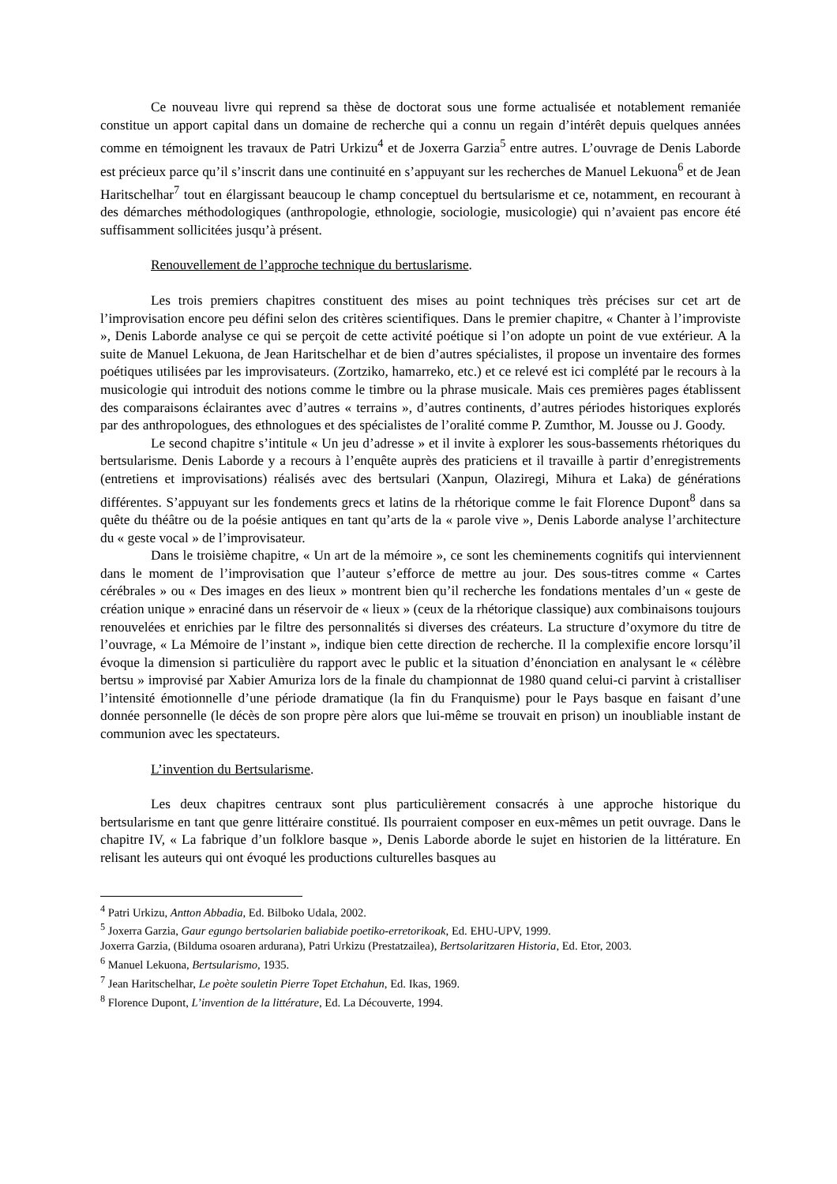Ce nouveau livre qui reprend sa thèse de doctorat sous une forme actualisée et notablement remaniée constitue un apport capital dans un domaine de recherche qui a connu un regain d’intérêt depuis quelques années comme en témoignent les travaux de Patri Urkizu<sup>4</sup> et de Joxerra Garzia<sup>5</sup> entre autres. L’ouvrage de Denis Laborde est précieux parce qu’il s’inscrit dans une continuité en s’appuyant sur les recherches de Manuel Lekuona<sup>6</sup> et de Jean Haritschelhar<sup>7</sup> tout en élargissant beaucoup le champ conceptuel du bertsularisme et ce, notamment, en recourant à des démarches méthodologiques (anthropologie, ethnologie, sociologie, musicologie) qui n’avaient pas encore été suffisamment sollicitées jusqu’à présent.
Renouvellement de l’approche technique du bertuslarisme.
Les trois premiers chapitres constituent des mises au point techniques très précises sur cet art de l’improvisation encore peu défini selon des critères scientifiques. Dans le premier chapitre, « Chanter à l’improviste », Denis Laborde analyse ce qui se perçoit de cette activité poétique si l’on adopte un point de vue extérieur. A la suite de Manuel Lekuona, de Jean Haritschelhar et de bien d’autres spécialistes, il propose un inventaire des formes poétiques utilisées par les improvisateurs. (Zortziko, hamarreko, etc.) et ce relevé est ici complété par le recours à la musicologie qui introduit des notions comme le timbre ou la phrase musicale. Mais ces premières pages établissent des comparaisons éclairantes avec d’autres « terrains », d’autres continents, d’autres périodes historiques explorés par des anthropologues, des ethnologues et des spécialistes de l’oralité comme P. Zumthor, M. Jousse ou J. Goody.
Le second chapitre s’intitule « Un jeu d’adresse » et il invite à explorer les sous-bassements rhétoriques du bertsularisme. Denis Laborde y a recours à l’enquête auprès des praticiens et il travaille à partir d’enregistrements (entretiens et improvisations) réalisés avec des bertsulari (Xanpun, Olaziregi, Mihura et Laka) de générations différentes. S’appuyant sur les fondements grecs et latins de la rhétorique comme le fait Florence Dupont<sup>8</sup> dans sa quête du théâtre ou de la poésie antiques en tant qu’arts de la « parole vive », Denis Laborde analyse l’architecture du « geste vocal » de l’improvisateur.
Dans le troisième chapitre, « Un art de la mémoire », ce sont les cheminements cognitifs qui interviennent dans le moment de l’improvisation que l’auteur s’efforce de mettre au jour. Des sous-titres comme « Cartes cérébrales » ou « Des images en des lieux » montrent bien qu’il recherche les fondations mentales d’un « geste de création unique » enraciné dans un réservoir de « lieux » (ceux de la rhétorique classique) aux combinaisons toujours renouvelées et enrichies par le filtre des personnalités si diverses des créateurs. La structure d’oxymore du titre de l’ouvrage, « La Mémoire de l’instant », indique bien cette direction de recherche. Il la complexifie encore lorsqu’il évoque la dimension si particulière du rapport avec le public et la situation d’énonciation en analysant le « célèbre bertsu » improvisé par Xabier Amuriza lors de la finale du championnat de 1980 quand celui-ci parvint à cristalliser l’intensité émotionnelle d’une période dramatique (la fin du Franquisme) pour le Pays basque en faisant d’une donnée personnelle (le décès de son propre père alors que lui-même se trouvait en prison) un inoubliable instant de communion avec les spectateurs.
L’invention du Bertsularisme.
Les deux chapitres centraux sont plus particulièrement consacrés à une approche historique du bertsularisme en tant que genre littéraire constitué. Ils pourraient composer en eux-mêmes un petit ouvrage. Dans le chapitre IV, « La fabrique d’un folklore basque », Denis Laborde aborde le sujet en historien de la littérature. En relisant les auteurs qui ont évoqué les productions culturelles basques au
<sup>4</sup> Patri Urkizu, Antton Abbadia, Ed. Bilboko Udala, 2002.
<sup>5</sup> Joxerra Garzia, Gaur egungo bertsolarien baliabide poetiko-erretorikoak, Ed. EHU-UPV, 1999.
Joxerra Garzia, (Bilduma osoaren ardurana), Patri Urkizu (Prestatzailea), Bertsolaritzaren Historia, Ed. Etor, 2003.
<sup>6</sup> Manuel Lekuona, Bertsularismo, 1935.
<sup>7</sup> Jean Haritschelhar, Le poète souletin Pierre Topet Etchahun, Ed. Ikas, 1969.
<sup>8</sup> Florence Dupont, L’invention de la littérature, Ed. La Découverte, 1994.